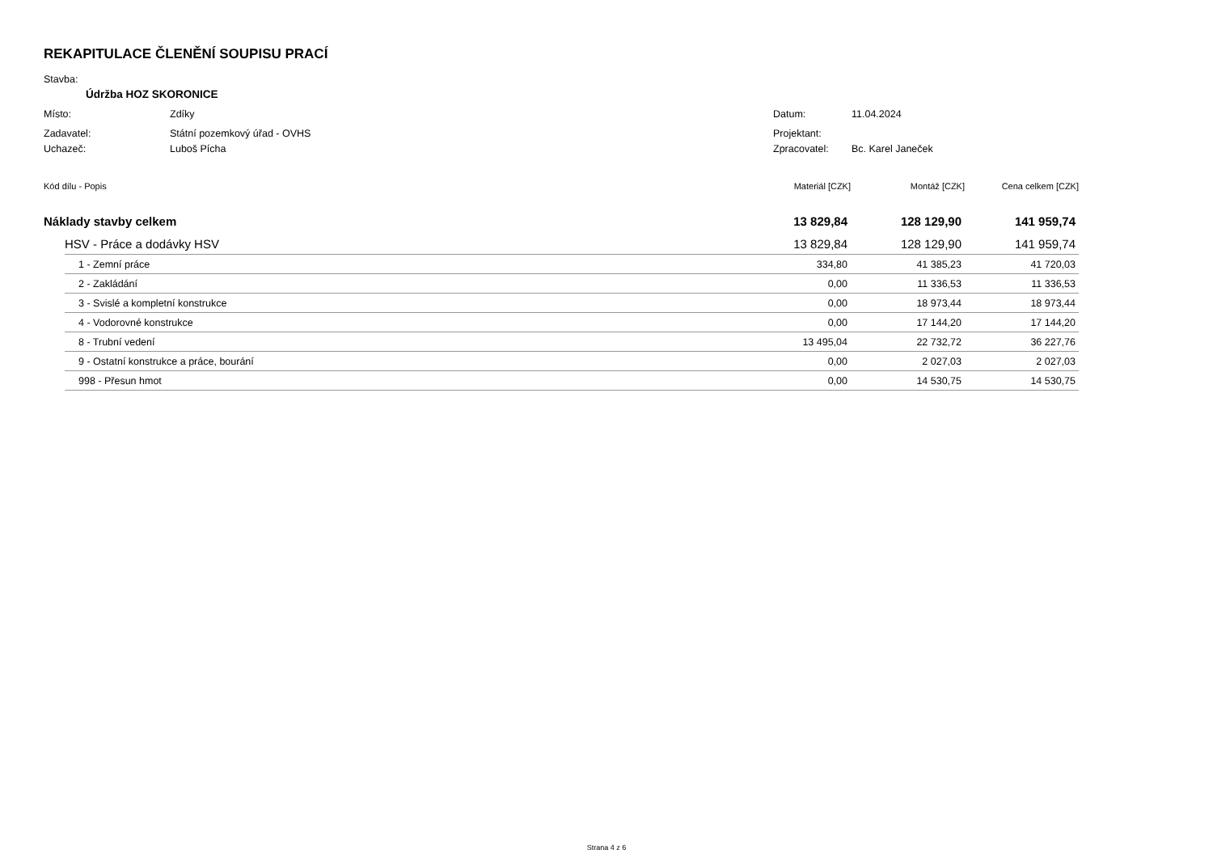REKAPITULACE ČLENĚNÍ SOUPISU PRACÍ
Stavba:
Údržba HOZ SKORONICE
Místo: Zdíky Datum: 11.04.2024
Zadavatel: Státní pozemkový úřad - OVHS Projektant:
Uchazeč: Luboš Pícha Zpracovatel: Bc. Karel Janeček
| Kód dílu - Popis | | Materiál [CZK] | Montáž [CZK] | Cena celkem [CZK] |
| --- | --- | --- | --- | --- |
| Náklady stavby celkem | | 13 829,84 | 128 129,90 | 141 959,74 |
| | HSV - Práce a dodávky HSV | 13 829,84 | 128 129,90 | 141 959,74 |
| | 1 - Zemní práce | 334,80 | 41 385,23 | 41 720,03 |
| | 2 - Zakládání | 0,00 | 11 336,53 | 11 336,53 |
| | 3 - Svislé a kompletní konstrukce | 0,00 | 18 973,44 | 18 973,44 |
| | 4 - Vodorovné konstrukce | 0,00 | 17 144,20 | 17 144,20 |
| | 8 - Trubní vedení | 13 495,04 | 22 732,72 | 36 227,76 |
| | 9 - Ostatní konstrukce a práce, bourání | 0,00 | 2 027,03 | 2 027,03 |
| | 998 - Přesun hmot | 0,00 | 14 530,75 | 14 530,75 |
Strana 4 z 6